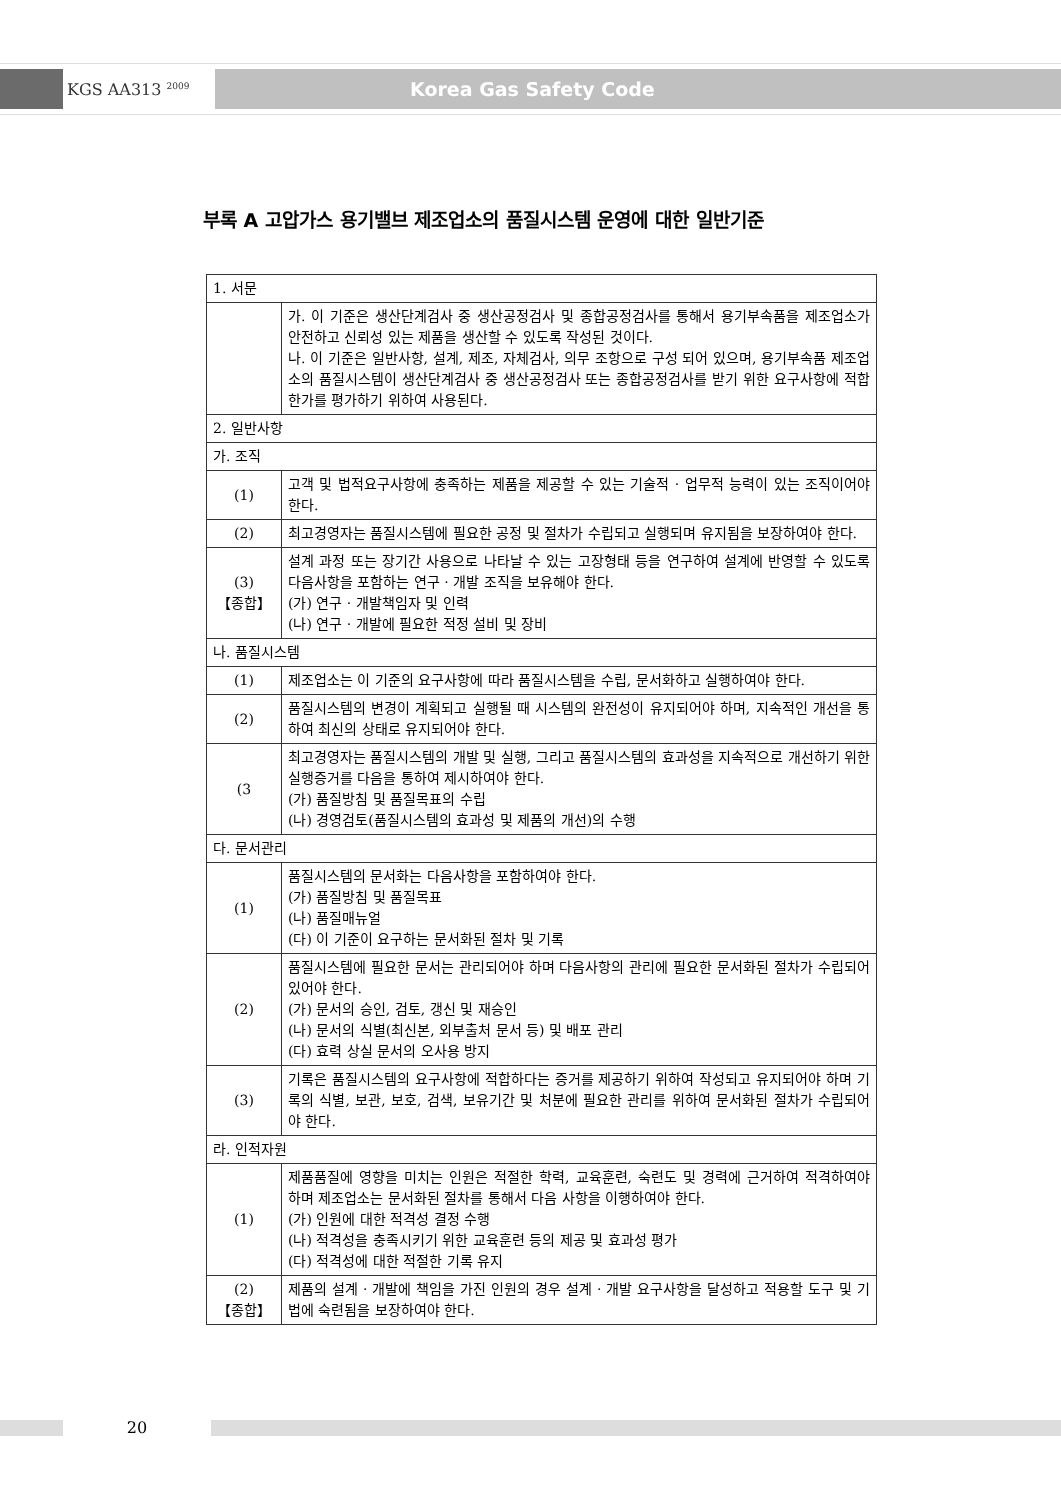KGS AA313 <sup>2009</sup>
Korea Gas Safety Code
부록 A 고압가스 용기밸브 제조업소의 품질시스템 운영에 대한 일반기준
| 1. 서문 | |
| | 가. 이 기준은 생산단계검사 중 생산공정검사 및 종합공정검사를 통해서 용기부속품을 제조업소가 안전하고 신뢰성 있는 제품을 생산할 수 있도록 작성된 것이다. 나. 이 기준은 일반사항, 설계, 제조, 자체검사, 의무 조항으로 구성 되어 있으며, 용기부속품 제조업소의 품질시스템이 생산단계검사 중 생산공정검사 또는 종합공정검사를 받기 위한 요구사항에 적합한가를 평가하기 위하여 사용된다. |
| 2. 일반사항 | |
| 가. 조직 | |
| (1) | 고객 및 법적요구사항에 충족하는 제품을 제공할 수 있는 기술적 · 업무적 능력이 있는 조직이어야 한다. |
| (2) | 최고경영자는 품질시스템에 필요한 공정 및 절차가 수립되고 실행되며 유지됨을 보장하여야 한다. |
| (3) 【종합】 | 설계 과정 또는 장기간 사용으로 나타날 수 있는 고장형태 등을 연구하여 설계에 반영할 수 있도록 다음사항을 포함하는 연구 · 개발 조직을 보유해야 한다. (가) 연구 · 개발책임자 및 인력 (나) 연구 · 개발에 필요한 적정 설비 및 장비 |
| 나. 품질시스템 | |
| (1) | 제조업소는 이 기준의 요구사항에 따라 품질시스템을 수립, 문서화하고 실행하여야 한다. |
| (2) | 품질시스템의 변경이 계획되고 실행될 때 시스템의 완전성이 유지되어야 하며, 지속적인 개선을 통하여 최신의 상태로 유지되어야 한다. |
| (3 | 최고경영자는 품질시스템의 개발 및 실행, 그리고 품질시스템의 효과성을 지속적으로 개선하기 위한 실행증거를 다음을 통하여 제시하여야 한다. (가) 품질방침 및 품질목표의 수립 (나) 경영검토(품질시스템의 효과성 및 제품의 개선)의 수행 |
| 다. 문서관리 | |
| (1) | 품질시스템의 문서화는 다음사항을 포함하여야 한다. (가) 품질방침 및 품질목표 (나) 품질매뉴얼 (다) 이 기준이 요구하는 문서화된 절차 및 기록 |
| (2) | 품질시스템에 필요한 문서는 관리되어야 하며 다음사항의 관리에 필요한 문서화된 절차가 수립되어 있어야 한다. (가) 문서의 승인, 검토, 갱신 및 재승인 (나) 문서의 식별(최신본, 외부출처 문서 등) 및 배포 관리 (다) 효력 상실 문서의 오사용 방지 |
| (3) | 기록은 품질시스템의 요구사항에 적합하다는 증거를 제공하기 위하여 작성되고 유지되어야 하며 기록의 식별, 보관, 보호, 검색, 보유기간 및 처분에 필요한 관리를 위하여 문서화된 절차가 수립되어야 한다. |
| 라. 인적자원 | |
| (1) | 제품품질에 영향을 미치는 인원은 적절한 학력, 교육훈련, 숙련도 및 경력에 근거하여 적격하여야 하며 제조업소는 문서화된 절차를 통해서 다음 사항을 이행하여야 한다. (가) 인원에 대한 적격성 결정 수행 (나) 적격성을 충족시키기 위한 교육훈련 등의 제공 및 효과성 평가 (다) 적격성에 대한 적절한 기록 유지 |
| (2) 【종합】 | 제품의 설계 · 개발에 책임을 가진 인원의 경우 설계 · 개발 요구사항을 달성하고 적용할 도구 및 기법에 숙련됨을 보장하여야 한다. |
20